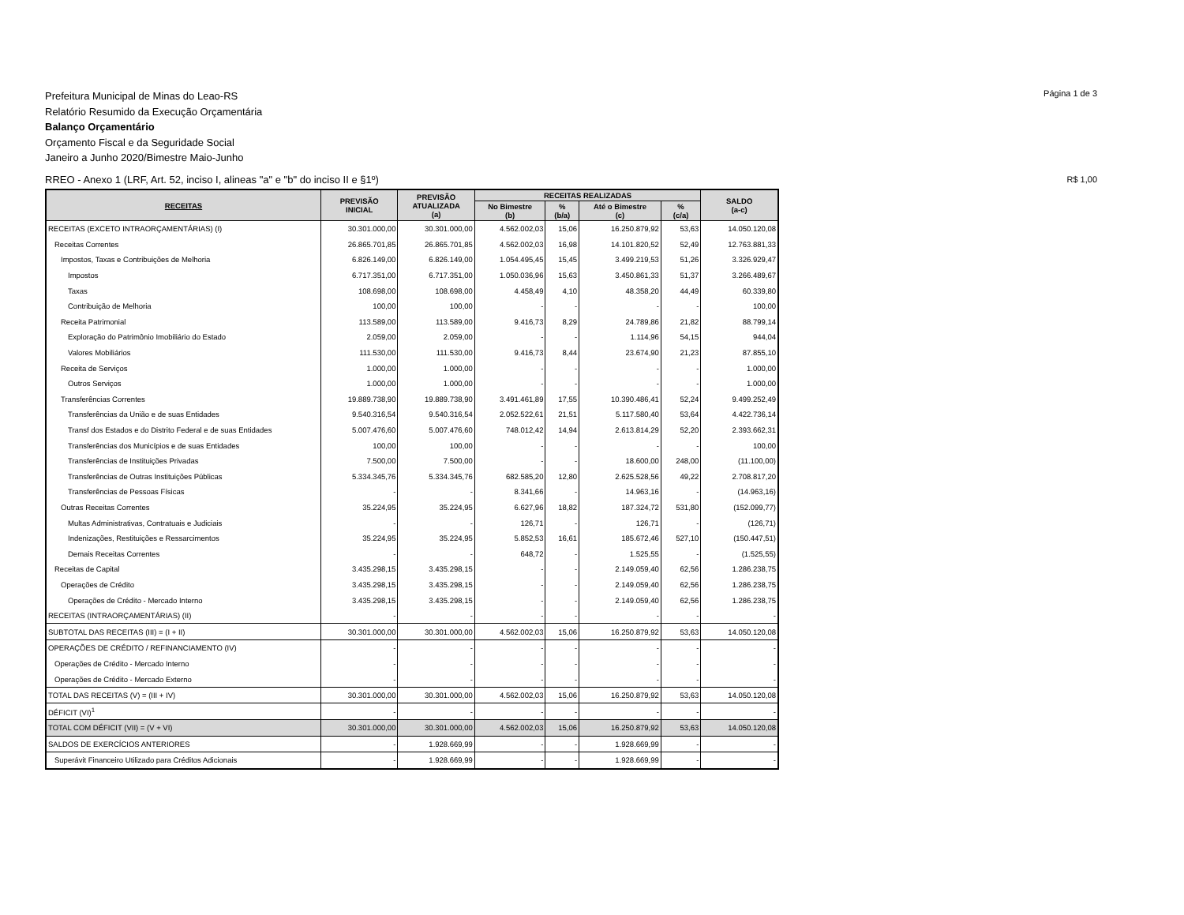Página 1 de 3
Prefeitura Municipal de Minas do Leao-RS
Relatório Resumido da Execução Orçamentária
Balanço Orçamentário
Orçamento Fiscal e da Seguridade Social
Janeiro a Junho 2020/Bimestre Maio-Junho
RREO - Anexo 1 (LRF, Art. 52, inciso I, alineas "a" e "b" do inciso II e §1º)
R$ 1,00
| RECEITAS | PREVISÃO INICIAL | PREVISÃO ATUALIZADA (a) | RECEITAS REALIZADAS | | | | SALDO (a-c) |
| --- | --- | --- | --- | --- | --- | --- | --- |
| | | | No Bimestre (b) | % (b/a) | Até o Bimestre (c) | % (c/a) | |
| RECEITAS (EXCETO INTRAORÇAMENTÁRIAS) (I) | 30.301.000,00 | 30.301.000,00 | 4.562.002,03 | 15,06 | 16.250.879,92 | 53,63 | 14.050.120,08 |
| Receitas Correntes | 26.865.701,85 | 26.865.701,85 | 4.562.002,03 | 16,98 | 14.101.820,52 | 52,49 | 12.763.881,33 |
| Impostos, Taxas e Contribuições de Melhoria | 6.826.149,00 | 6.826.149,00 | 1.054.495,45 | 15,45 | 3.499.219,53 | 51,26 | 3.326.929,47 |
| Impostos | 6.717.351,00 | 6.717.351,00 | 1.050.036,96 | 15,63 | 3.450.861,33 | 51,37 | 3.266.489,67 |
| Taxas | 108.698,00 | 108.698,00 | 4.458,49 | 4,10 | 48.358,20 | 44,49 | 60.339,80 |
| Contribuição de Melhoria | 100,00 | 100,00 | - | - | - | - | 100,00 |
| Receita Patrimonial | 113.589,00 | 113.589,00 | 9.416,73 | 8,29 | 24.789,86 | 21,82 | 88.799,14 |
| Exploração do Patrimônio Imobiliário do Estado | 2.059,00 | 2.059,00 | - | - | 1.114,96 | 54,15 | 944,04 |
| Valores Mobiliários | 111.530,00 | 111.530,00 | 9.416,73 | 8,44 | 23.674,90 | 21,23 | 87.855,10 |
| Receita de Serviços | 1.000,00 | 1.000,00 | - | - | - | - | 1.000,00 |
| Outros Serviços | 1.000,00 | 1.000,00 | - | - | - | - | 1.000,00 |
| Transferências Correntes | 19.889.738,90 | 19.889.738,90 | 3.491.461,89 | 17,55 | 10.390.486,41 | 52,24 | 9.499.252,49 |
| Transferências da União e de suas Entidades | 9.540.316,54 | 9.540.316,54 | 2.052.522,61 | 21,51 | 5.117.580,40 | 53,64 | 4.422.736,14 |
| Transf dos Estados e do Distrito Federal e de suas Entidades | 5.007.476,60 | 5.007.476,60 | 748.012,42 | 14,94 | 2.613.814,29 | 52,20 | 2.393.662,31 |
| Transferências dos Municípios e de suas Entidades | 100,00 | 100,00 | - | - | - | - | 100,00 |
| Transferências de Instituições Privadas | 7.500,00 | 7.500,00 | - | - | 18.600,00 | 248,00 | (11.100,00) |
| Transferências de Outras Instituições Públicas | 5.334.345,76 | 5.334.345,76 | 682.585,20 | 12,80 | 2.625.528,56 | 49,22 | 2.708.817,20 |
| Transferências de Pessoas Físicas | - | - | 8.341,66 | - | 14.963,16 | - | (14.963,16) |
| Outras Receitas Correntes | 35.224,95 | 35.224,95 | 6.627,96 | 18,82 | 187.324,72 | 531,80 | (152.099,77) |
| Multas Administrativas, Contratuais e Judiciais | - | - | 126,71 | - | 126,71 | - | (126,71) |
| Indenizações, Restituições e Ressarcimentos | 35.224,95 | 35.224,95 | 5.852,53 | 16,61 | 185.672,46 | 527,10 | (150.447,51) |
| Demais Receitas Correntes | - | - | 648,72 | - | 1.525,55 | - | (1.525,55) |
| Receitas de Capital | 3.435.298,15 | 3.435.298,15 | - | - | 2.149.059,40 | 62,56 | 1.286.238,75 |
| Operações de Crédito | 3.435.298,15 | 3.435.298,15 | - | - | 2.149.059,40 | 62,56 | 1.286.238,75 |
| Operações de Crédito - Mercado Interno | 3.435.298,15 | 3.435.298,15 | - | - | 2.149.059,40 | 62,56 | 1.286.238,75 |
| RECEITAS (INTRAORÇAMENTÁRIAS) (II) | - | - | - | - | - | - | - |
| SUBTOTAL DAS RECEITAS (III) = (I + II) | 30.301.000,00 | 30.301.000,00 | 4.562.002,03 | 15,06 | 16.250.879,92 | 53,63 | 14.050.120,08 |
| OPERAÇÕES DE CRÉDITO / REFINANCIAMENTO (IV) | - | - | - | - | - | - | - |
| Operações de Crédito - Mercado Interno | - | - | - | - | - | - | - |
| Operações de Crédito - Mercado Externo | - | - | - | - | - | - | - |
| TOTAL DAS RECEITAS (V) = (III + IV) | 30.301.000,00 | 30.301.000,00 | 4.562.002,03 | 15,06 | 16.250.879,92 | 53,63 | 14.050.120,08 |
| DÉFICIT (VI)<sup>1</sup> | - | - | - | - | - | - | - |
| TOTAL COM DÉFICIT (VII) = (V + VI) | 30.301.000,00 | 30.301.000,00 | 4.562.002,03 | 15,06 | 16.250.879,92 | 53,63 | 14.050.120,08 |
| SALDOS DE EXERCÍCIOS ANTERIORES | - | 1.928.669,99 | - | - | 1.928.669,99 | - | - |
| Superávit Financeiro Utilizado para Créditos Adicionais | - | 1.928.669,99 | - | - | 1.928.669,99 | - | - |